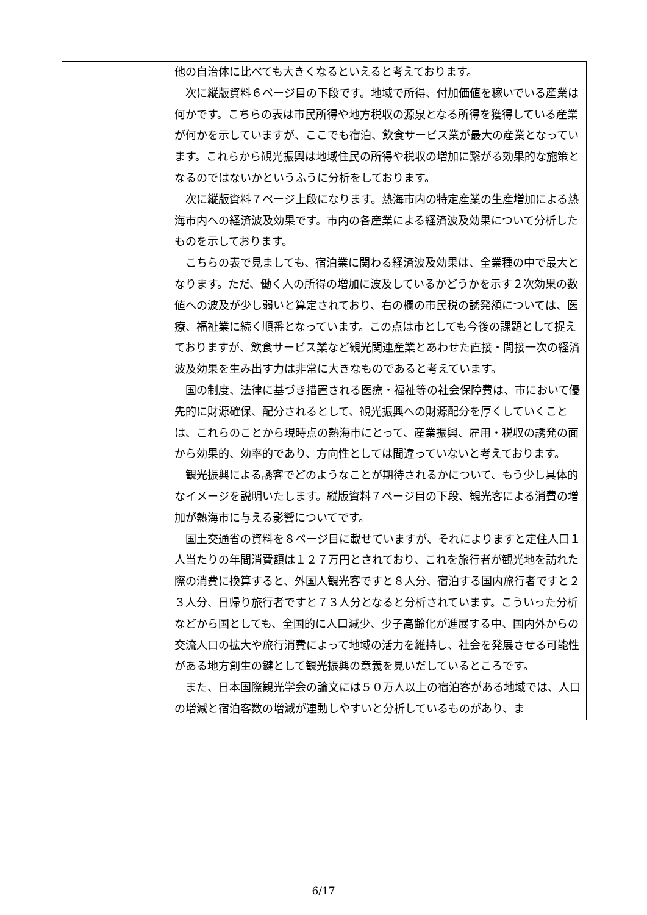| | 他の自治体に比べても大きくなるといえると考えております。 次に縦版資料６ページ目の下段です。地域で所得、付加価値を稼いでいる産業は何かです。こちらの表は市民所得や地方税収の源泉となる所得を獲得している産業が何かを示していますが、ここでも宿泊、飲食サービス業が最大の産業となっています。これらから観光振興は地域住民の所得や税収の増加に繋がる効果的な施策となるのではないかというふうに分析をしております。 次に縦版資料７ページ上段になります。熱海市内の特定産業の生産増加による熱海市内への経済波及効果です。市内の各産業による経済波及効果について分析したものを示しております。 こちらの表で見ましても、宿泊業に関わる経済波及効果は、全業種の中で最大となります。ただ、働く人の所得の増加に波及しているかどうかを示す２次効果の数値への波及が少し弱いと算定されており、右の欄の市民税の誘発額については、医療、福祉業に続く順番となっています。この点は市としても今後の課題として捉えておりますが、飲食サービス業など観光関連産業とあわせた直接・間接一次の経済波及効果を生み出す力は非常に大きなものであると考えています。 国の制度、法律に基づき措置される医療・福祉等の社会保障費は、市において優先的に財源確保、配分されるとして、観光振興への財源配分を厚くしていくことは、これらのことから現時点の熱海市にとって、産業振興、雇用・税収の誘発の面から効果的、効率的であり、方向性としては間違っていないと考えております。 観光振興による誘客でどのようなことが期待されるかについて、もう少し具体的なイメージを説明いたします。縦版資料７ページ目の下段、観光客による消費の増加が熱海市に与える影響についてです。 国土交通省の資料を８ページ目に載せていますが、それによりますと定住人口１人当たりの年間消費額は１２７万円とされており、これを旅行者が観光地を訪れた際の消費に換算すると、外国人観光客ですと８人分、宿泊する国内旅行者ですと２３人分、日帰り旅行者ですと７３人分となると分析されています。こういった分析などから国としても、全国的に人口減少、少子高齢化が進展する中、国内外からの交流人口の拡大や旅行消費によって地域の活力を維持し、社会を発展させる可能性がある地方創生の鍵として観光振興の意義を見いだしているところです。 また、日本国際観光学会の論文には５０万人以上の宿泊客がある地域では、人口の増減と宿泊客数の増減が連動しやすいと分析しているものがあり、ま |
6/17